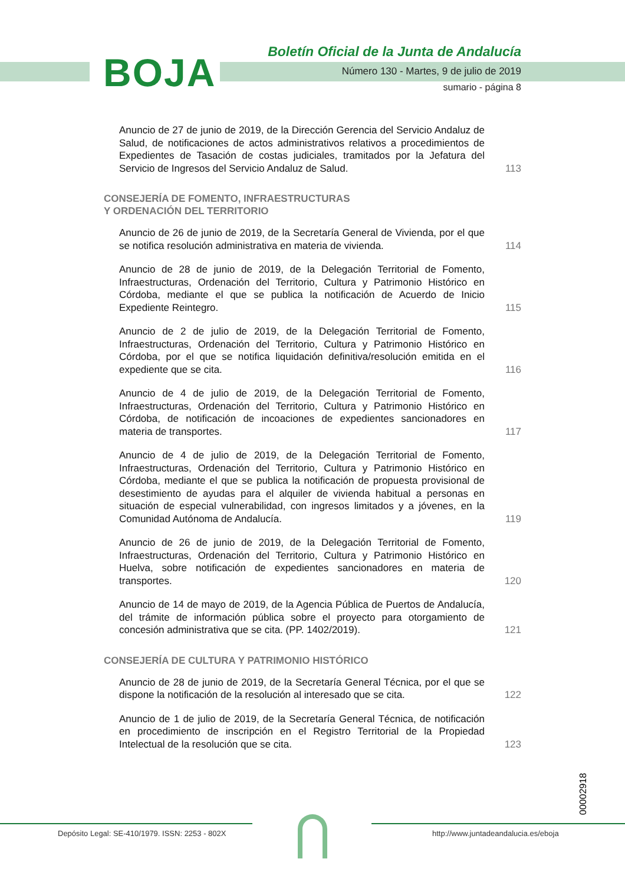BOJA
Boletín Oficial de la Junta de Andalucía
Número 130 - Martes, 9 de julio de 2019
sumario - página 8
Anuncio de 27 de junio de 2019, de la Dirección Gerencia del Servicio Andaluz de Salud, de notificaciones de actos administrativos relativos a procedimientos de Expedientes de Tasación de costas judiciales, tramitados por la Jefatura del Servicio de Ingresos del Servicio Andaluz de Salud.
113
CONSEJERÍA DE FOMENTO, INFRAESTRUCTURAS
Y ORDENACIÓN DEL TERRITORIO
Anuncio de 26 de junio de 2019, de la Secretaría General de Vivienda, por el que se notifica resolución administrativa en materia de vivienda.
114
Anuncio de 28 de junio de 2019, de la Delegación Territorial de Fomento, Infraestructuras, Ordenación del Territorio, Cultura y Patrimonio Histórico en Córdoba, mediante el que se publica la notificación de Acuerdo de Inicio Expediente Reintegro.
115
Anuncio de 2 de julio de 2019, de la Delegación Territorial de Fomento, Infraestructuras, Ordenación del Territorio, Cultura y Patrimonio Histórico en Córdoba, por el que se notifica liquidación definitiva/resolución emitida en el expediente que se cita.
116
Anuncio de 4 de julio de 2019, de la Delegación Territorial de Fomento, Infraestructuras, Ordenación del Territorio, Cultura y Patrimonio Histórico en Córdoba, de notificación de incoaciones de expedientes sancionadores en materia de transportes.
117
Anuncio de 4 de julio de 2019, de la Delegación Territorial de Fomento, Infraestructuras, Ordenación del Territorio, Cultura y Patrimonio Histórico en Córdoba, mediante el que se publica la notificación de propuesta provisional de desestimiento de ayudas para el alquiler de vivienda habitual a personas en situación de especial vulnerabilidad, con ingresos limitados y a jóvenes, en la Comunidad Autónoma de Andalucía.
119
Anuncio de 26 de junio de 2019, de la Delegación Territorial de Fomento, Infraestructuras, Ordenación del Territorio, Cultura y Patrimonio Histórico en Huelva, sobre notificación de expedientes sancionadores en materia de transportes.
120
Anuncio de 14 de mayo de 2019, de la Agencia Pública de Puertos de Andalucía, del trámite de información pública sobre el proyecto para otorgamiento de concesión administrativa que se cita. (PP. 1402/2019).
121
CONSEJERÍA DE CULTURA Y PATRIMONIO HISTÓRICO
Anuncio de 28 de junio de 2019, de la Secretaría General Técnica, por el que se dispone la notificación de la resolución al interesado que se cita.
122
Anuncio de 1 de julio de 2019, de la Secretaría General Técnica, de notificación en procedimiento de inscripción en el Registro Territorial de la Propiedad Intelectual de la resolución que se cita.
123
00002918
Depósito Legal: SE-410/1979. ISSN: 2253 - 802X
http://www.juntadeandalucia.es/eboja